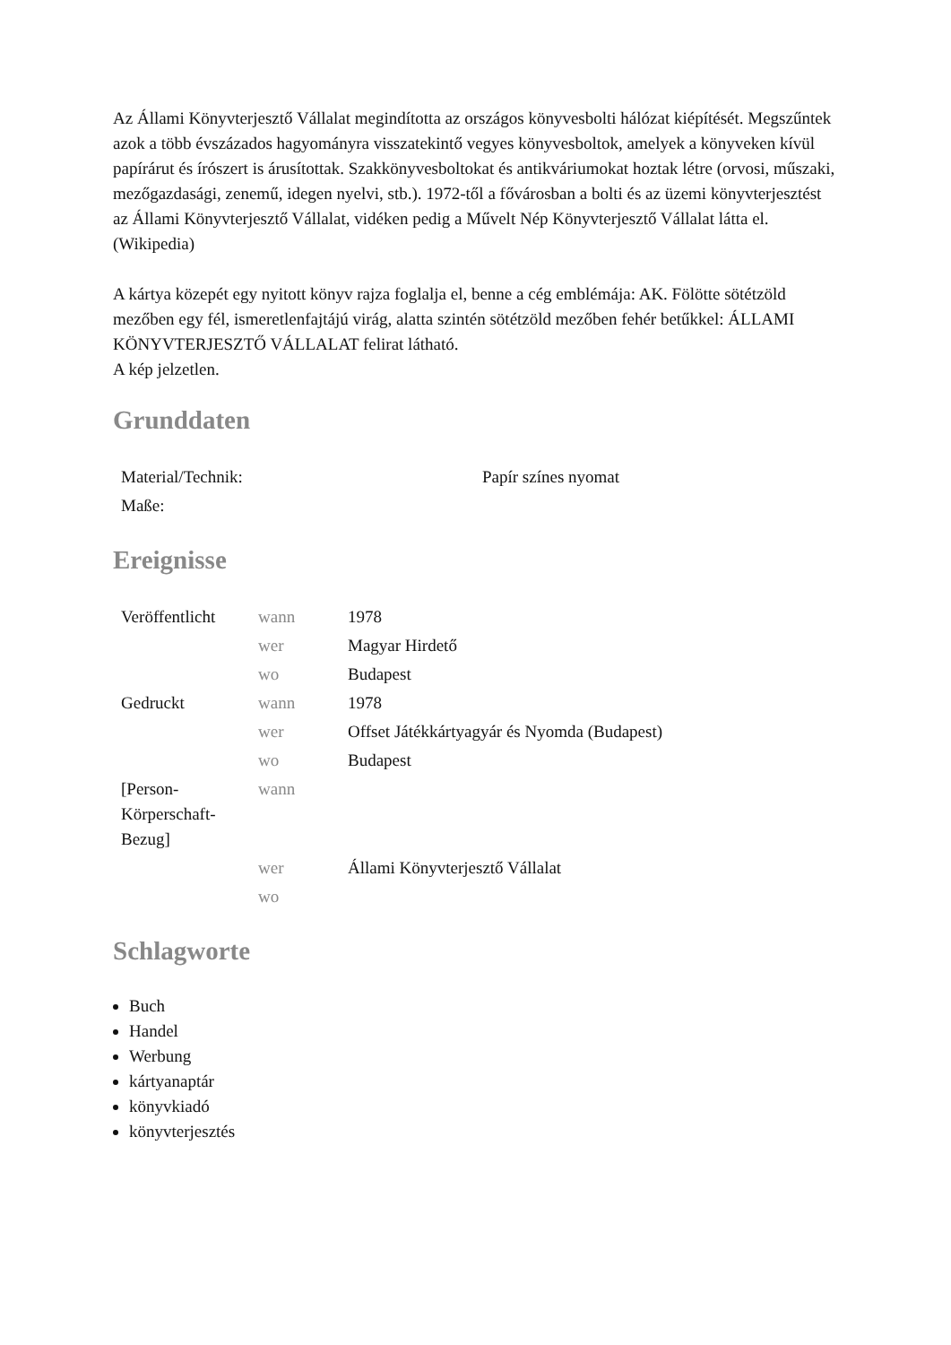Az Állami Könyvterjesztő Vállalat megindította az országos könyvesbolti hálózat kiépítését. Megszűntek azok a több évszázados hagyományra visszatekintő vegyes könyvesboltok, amelyek a könyveken kívül papírárut és írószert is árusítottak. Szakkönyvesboltokat és antikváriumokat hoztak létre (orvosi, műszaki, mezőgazdasági, zenemű, idegen nyelvi, stb.). 1972-től a fővárosban a bolti és az üzemi könyvterjesztést az Állami Könyvterjesztő Vállalat, vidéken pedig a Művelt Nép Könyvterjesztő Vállalat látta el. (Wikipedia)
A kártya közepét egy nyitott könyv rajza foglalja el, benne a cég emblémája: AK. Fölötte sötétzöld mezőben egy fél, ismeretlenfajtájú virág, alatta szintén sötétzöld mezőben fehér betűkkel: ÁLLAMI KÖNYVTERJESZTŐ VÁLLALAT felirat látható.
A kép jelzetlen.
Grunddaten
| Material/Technik: | Papír színes nyomat |
| Maße: | |
Ereignisse
| Veröffentlicht | wann | 1978 |
| | wer | Magyar Hirdető |
| | wo | Budapest |
| Gedruckt | wann | 1978 |
| | wer | Offset Játékkártyagyár és Nyomda (Budapest) |
| | wo | Budapest |
| [Person- Körperschaft- Bezug] | wann | |
| | wer | Állami Könyvterjesztő Vállalat |
| | wo | |
Schlagworte
Buch
Handel
Werbung
kártyanaptár
könyvkiadó
könyvterjesztés